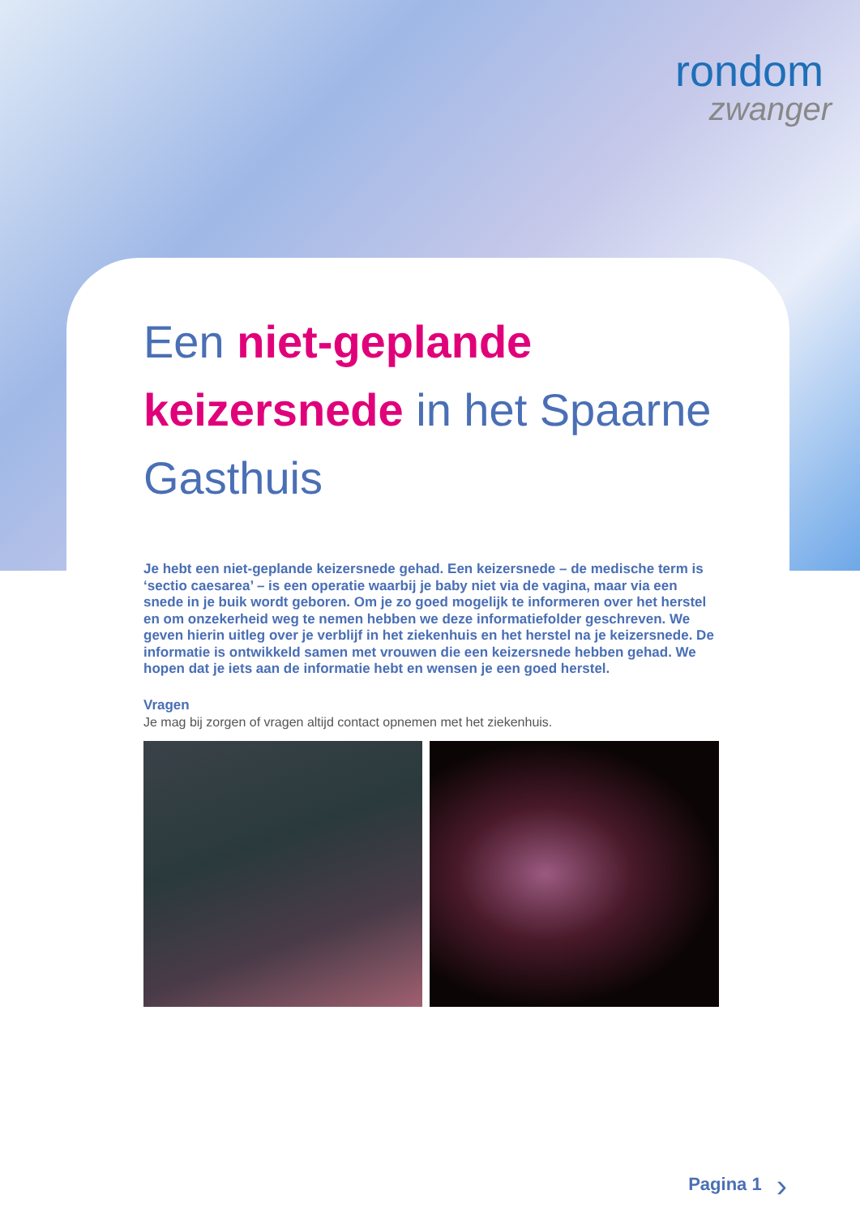rondom
zwanger
Een niet-geplande keizersnede in het Spaarne Gasthuis
Je hebt een niet-geplande keizersnede gehad. Een keizersnede – de medische term is ‘sectio caesarea’ – is een operatie waarbij je baby niet via de vagina, maar via een snede in je buik wordt geboren. Om je zo goed mogelijk te informeren over het herstel en om onzekerheid weg te nemen hebben we deze informatiefolder geschreven. We geven hierin uitleg over je verblijf in het ziekenhuis en het herstel na je keizersnede. De informatie is ontwikkeld samen met vrouwen die een keizersnede hebben gehad. We hopen dat je iets aan de informatie hebt en wensen je een goed herstel.
Vragen
Je mag bij zorgen of vragen altijd contact opnemen met het ziekenhuis.
Pagina 1 ›